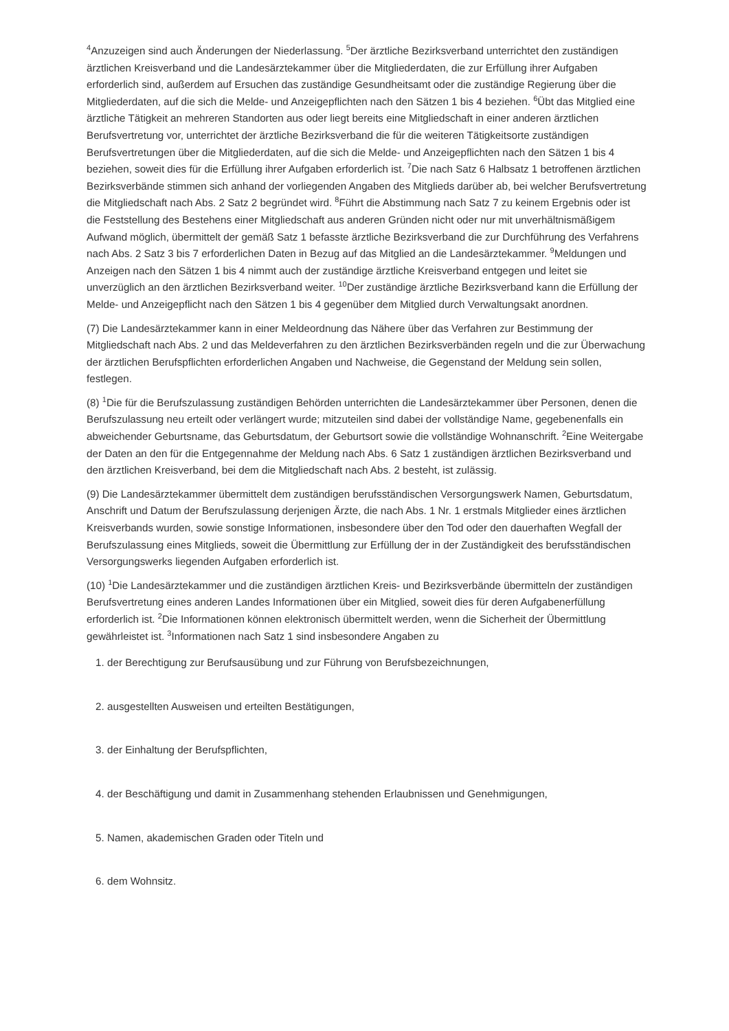<sup>4</sup> Anzuzeigen sind auch Änderungen der Niederlassung. <sup>5</sup>Der ärztliche Bezirksverband unterrichtet den zuständigen ärztlichen Kreisverband und die Landesärztekammer über die Mitgliederdaten, die zur Erfüllung ihrer Aufgaben erforderlich sind, außerdem auf Ersuchen das zuständige Gesundheitsamt oder die zuständige Regierung über die Mitgliederdaten, auf die sich die Melde- und Anzeigepflichten nach den Sätzen 1 bis 4 beziehen. <sup>6</sup>Übt das Mitglied eine ärztliche Tätigkeit an mehreren Standorten aus oder liegt bereits eine Mitgliedschaft in einer anderen ärztlichen Berufsvertretung vor, unterrichtet der ärztliche Bezirksverband die für die weiteren Tätigkeitsorte zuständigen Berufsvertretungen über die Mitgliederdaten, auf die sich die Melde- und Anzeigepflichten nach den Sätzen 1 bis 4 beziehen, soweit dies für die Erfüllung ihrer Aufgaben erforderlich ist. <sup>7</sup>Die nach Satz 6 Halbsatz 1 betroffenen ärztlichen Bezirksverbände stimmen sich anhand der vorliegenden Angaben des Mitglieds darüber ab, bei welcher Berufsvertretung die Mitgliedschaft nach Abs. 2 Satz 2 begründet wird. <sup>8</sup>Führt die Abstimmung nach Satz 7 zu keinem Ergebnis oder ist die Feststellung des Bestehens einer Mitgliedschaft aus anderen Gründen nicht oder nur mit unverhältnismäßigem Aufwand möglich, übermittelt der gemäß Satz 1 befasste ärztliche Bezirksverband die zur Durchführung des Verfahrens nach Abs. 2 Satz 3 bis 7 erforderlichen Daten in Bezug auf das Mitglied an die Landesärztekammer. <sup>9</sup>Meldungen und Anzeigen nach den Sätzen 1 bis 4 nimmt auch der zuständige ärztliche Kreisverband entgegen und leitet sie unverzüglich an den ärztlichen Bezirksverband weiter. <sup>10</sup>Der zuständige ärztliche Bezirksverband kann die Erfüllung der Melde- und Anzeigepflicht nach den Sätzen 1 bis 4 gegenüber dem Mitglied durch Verwaltungsakt anordnen.
(7) Die Landesärztekammer kann in einer Meldeordnung das Nähere über das Verfahren zur Bestimmung der Mitgliedschaft nach Abs. 2 und das Meldeverfahren zu den ärztlichen Bezirksverbänden regeln und die zur Überwachung der ärztlichen Berufspflichten erforderlichen Angaben und Nachweise, die Gegenstand der Meldung sein sollen, festlegen.
(8) <sup>1</sup>Die für die Berufszulassung zuständigen Behörden unterrichten die Landesärztekammer über Personen, denen die Berufszulassung neu erteilt oder verlängert wurde; mitzuteilen sind dabei der vollständige Name, gegebenenfalls ein abweichender Geburtsname, das Geburtsdatum, der Geburtsort sowie die vollständige Wohnanschrift. <sup>2</sup>Eine Weitergabe der Daten an den für die Entgegennahme der Meldung nach Abs. 6 Satz 1 zuständigen ärztlichen Bezirksverband und den ärztlichen Kreisverband, bei dem die Mitgliedschaft nach Abs. 2 besteht, ist zulässig.
(9) Die Landesärztekammer übermittelt dem zuständigen berufsständischen Versorgungswerk Namen, Geburtsdatum, Anschrift und Datum der Berufszulassung derjenigen Ärzte, die nach Abs. 1 Nr. 1 erstmals Mitglieder eines ärztlichen Kreisverbands wurden, sowie sonstige Informationen, insbesondere über den Tod oder den dauerhaften Wegfall der Berufszulassung eines Mitglieds, soweit die Übermittlung zur Erfüllung der in der Zuständigkeit des berufsständischen Versorgungswerks liegenden Aufgaben erforderlich ist.
(10) <sup>1</sup>Die Landesärztekammer und die zuständigen ärztlichen Kreis- und Bezirksverbände übermitteln der zuständigen Berufsvertretung eines anderen Landes Informationen über ein Mitglied, soweit dies für deren Aufgabenerfüllung erforderlich ist. <sup>2</sup>Die Informationen können elektronisch übermittelt werden, wenn die Sicherheit der Übermittlung gewährleistet ist. <sup>3</sup>Informationen nach Satz 1 sind insbesondere Angaben zu
1. der Berechtigung zur Berufsausübung und zur Führung von Berufsbezeichnungen,
2. ausgestellten Ausweisen und erteilten Bestätigungen,
3. der Einhaltung der Berufspflichten,
4. der Beschäftigung und damit in Zusammenhang stehenden Erlaubnissen und Genehmigungen,
5. Namen, akademischen Graden oder Titeln und
6. dem Wohnsitz.